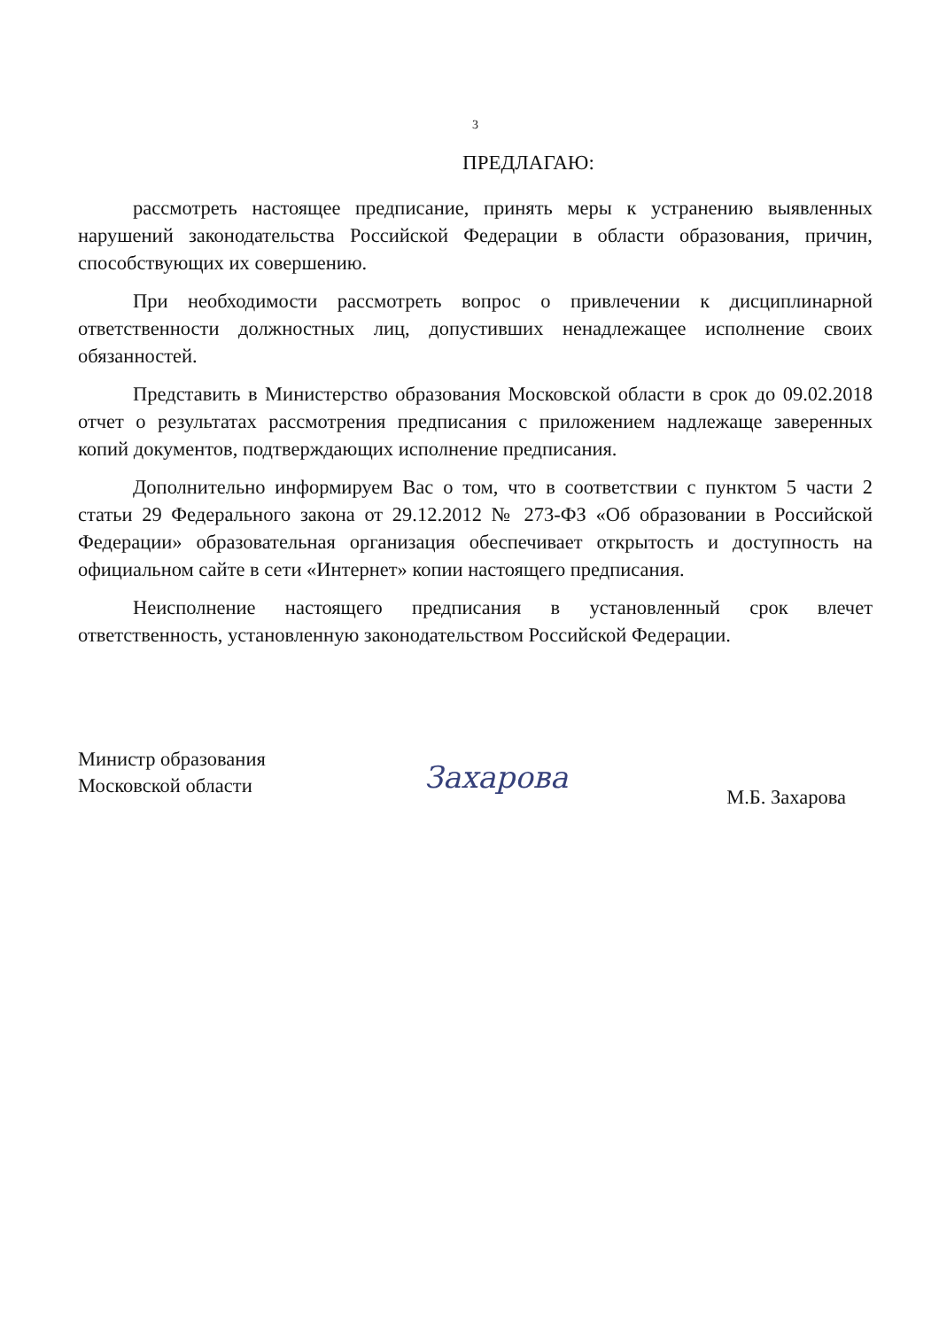3
ПРЕДЛАГАЮ:
рассмотреть настоящее предписание, принять меры к устранению выявленных нарушений законодательства Российской Федерации в области образования, причин, способствующих их совершению.
При необходимости рассмотреть вопрос о привлечении к дисциплинарной ответственности должностных лиц, допустивших ненадлежащее исполнение своих обязанностей.
Представить в Министерство образования Московской области в срок до 09.02.2018 отчет о результатах рассмотрения предписания с приложением надлежаще заверенных копий документов, подтверждающих исполнение предписания.
Дополнительно информируем Вас о том, что в соответствии с пунктом 5 части 2 статьи 29 Федерального закона от 29.12.2012 № 273-ФЗ «Об образовании в Российской Федерации» образовательная организация обеспечивает открытость и доступность на официальном сайте в сети «Интернет» копии настоящего предписания.
Неисполнение настоящего предписания в установленный срок влечет ответственность, установленную законодательством Российской Федерации.
Министр образования
Московской области
Захарова
М.Б. Захарова